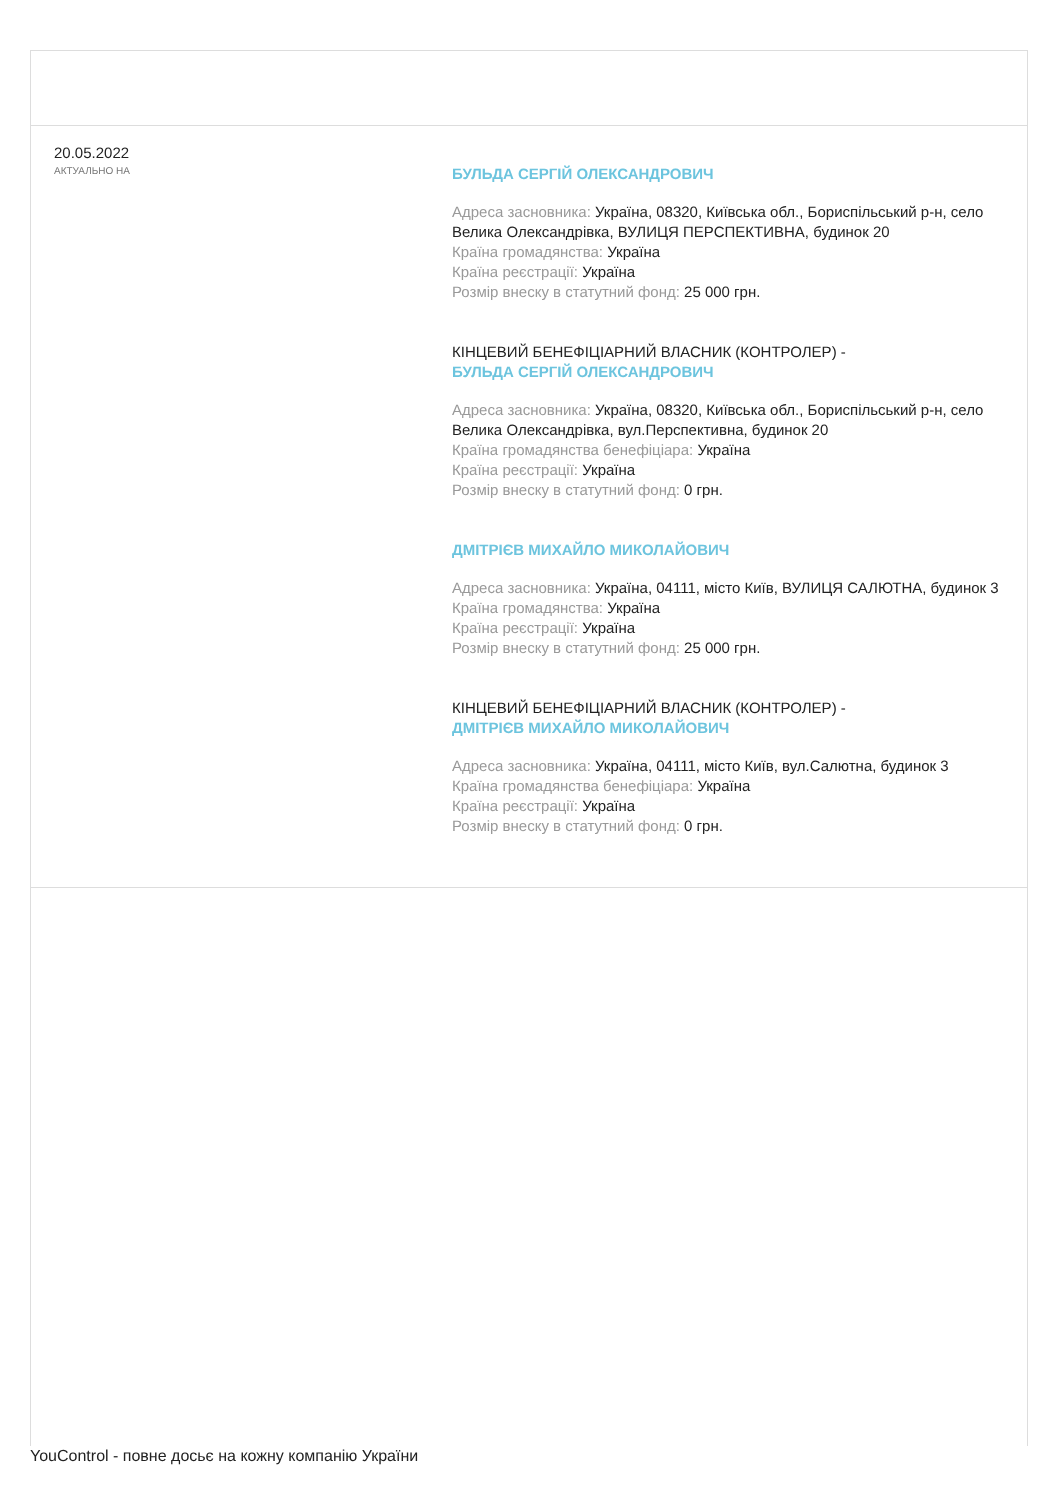20.05.2022
АКТУАЛЬНО НА
БУЛЬДА СЕРГІЙ ОЛЕКСАНДРОВИЧ
Адреса засновника: Україна, 08320, Київська обл., Бориспільський р-н, село Велика Олександрівка, ВУЛИЦЯ ПЕРСПЕКТИВНА, будинок 20
Країна громадянства: Україна
Країна реєстрації: Україна
Розмір внеску в статутний фонд: 25 000 грн.
КІНЦЕВИЙ БЕНЕФІЦІАРНИЙ ВЛАСНИК (КОНТРОЛЕР) -
БУЛЬДА СЕРГІЙ ОЛЕКСАНДРОВИЧ
Адреса засновника: Україна, 08320, Київська обл., Бориспільський р-н, село Велика Олександрівка, вул.Перспективна, будинок 20
Країна громадянства бенефіціара: Україна
Країна реєстрації: Україна
Розмір внеску в статутний фонд: 0 грн.
ДМІТРІЄВ МИХАЙЛО МИКОЛАЙОВИЧ
Адреса засновника: Україна, 04111, місто Київ, ВУЛИЦЯ САЛЮТНА, будинок 3
Країна громадянства: Україна
Країна реєстрації: Україна
Розмір внеску в статутний фонд: 25 000 грн.
КІНЦЕВИЙ БЕНЕФІЦІАРНИЙ ВЛАСНИК (КОНТРОЛЕР) -
ДМІТРІЄВ МИХАЙЛО МИКОЛАЙОВИЧ
Адреса засновника: Україна, 04111, місто Київ, вул.Салютна, будинок 3
Країна громадянства бенефіціара: Україна
Країна реєстрації: Україна
Розмір внеску в статутний фонд: 0 грн.
YouControl - повне досьє на кожну компанію України